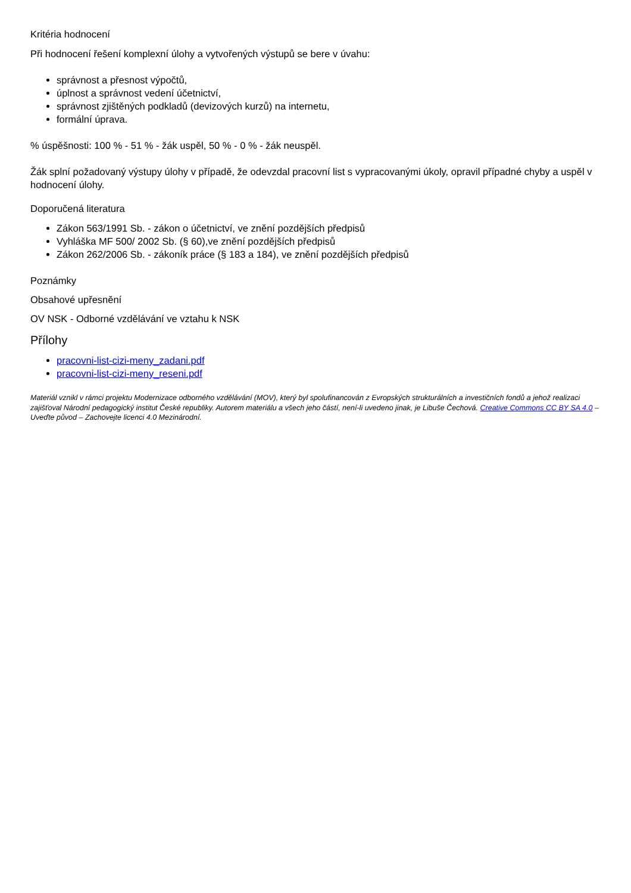Kritéria hodnocení
Při hodnocení řešení komplexní úlohy a vytvořených výstupů se bere v úvahu:
správnost a přesnost výpočtů,
úplnost a správnost vedení účetnictví,
správnost zjištěných podkladů (devizových kurzů) na internetu,
formální úprava.
% úspěšnosti: 100 % - 51 % - žák uspěl, 50 % - 0 % - žák neuspěl.
Žák splní požadovaný výstupy úlohy v případě, že odevzdal pracovní list s vypracovanými úkoly, opravil případné chyby a uspěl v hodnocení úlohy.
Doporučená literatura
Zákon 563/1991 Sb. - zákon o účetnictví, ve znění pozdějších předpisů
Vyhláška MF 500/ 2002 Sb. (§ 60),ve znění pozdějších předpisů
Zákon 262/2006 Sb. - zákoník práce (§ 183 a 184), ve znění pozdějších předpisů
Poznámky
Obsahové upřesnění
OV NSK - Odborné vzdělávání ve vztahu k NSK
Přílohy
pracovni-list-cizi-meny_zadani.pdf
pracovni-list-cizi-meny_reseni.pdf
Materiál vznikl v rámci projektu Modernizace odborného vzdělávání (MOV), který byl spolufinancován z Evropských strukturálních a investičních fondů a jehož realizaci zajišťoval Národní pedagogický institut České republiky. Autorem materiálu a všech jeho částí, není-li uvedeno jinak, je Libuše Čechová. Creative Commons CC BY SA 4.0 – Uveďte původ – Zachovejte licenci 4.0 Mezinárodní.